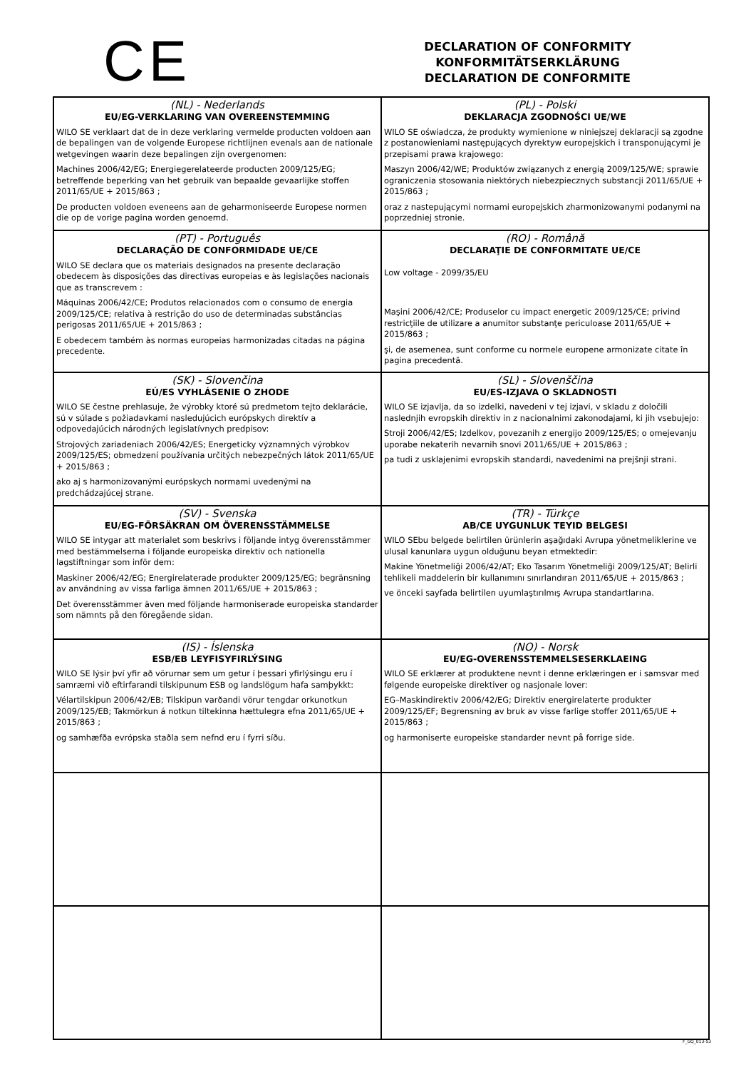CE
DECLARATION OF CONFORMITY
KONFORMITÄTSERKLÄRUNG
DECLARATION DE CONFORMITE
| (NL) - Nederlands EU/EG-VERKLARING VAN OVEREENSTEMMING WILO SE verklaart dat de in deze verklaring vermelde producten voldoen aan de bepalingen van de volgende Europese richtlijnen evenals aan de nationale wetgevingen waarin deze bepalingen zijn overgenomen: Machines 2006/42/EG; Energiegerelateerde producten 2009/125/EG; betreffende beperking van het gebruik van bepaalde gevaarlijke stoffen 2011/65/UE + 2015/863 ; De producten voldoen eveneens aan de geharmoniseerde Europese normen die op de vorige pagina worden genoemd. | (PL) - Polski DEKLARACJA ZGODNOŚCI UE/WE WILO SE oświadcza, że produkty wymienione w niniejszej deklaracji są zgodne z postanowieniami następujących dyrektyw europejskich i transponującymi je przepisami prawa krajowego: Maszyn 2006/42/WE; Produktów związanych z energią 2009/125/WE; sprawie ograniczenia stosowania niektórych niebezpiecznych substancji 2011/65/UE + 2015/863 ; oraz z nastepującymi normami europejskich zharmonizowanymi podanymi na poprzedniej stronie. |
| (PT) - Português DECLARAÇÃO DE CONFORMIDADE UE/CE WILO SE declara que os materiais designados na presente declaração obedecem às disposições das directivas europeias e às legislações nacionais que as transcrevem : Máquinas 2006/42/CE; Produtos relacionados com o consumo de energia 2009/125/CE; relativa à restrição do uso de determinadas substâncias perigosas 2011/65/UE + 2015/863 ; E obedecem também às normas europeias harmonizadas citadas na página precedente. | (RO) - Română DECLARAŢIE DE CONFORMITATE UE/CE Low voltage - 2099/35/EU Maşini 2006/42/CE; Produselor cu impact energetic 2009/125/CE; privind restricţiile de utilizare a anumitor substanţe periculoase 2011/65/UE + 2015/863 ; şi, de asemenea, sunt conforme cu normele europene armonizate citate în pagina precedentă. |
| (SK) - Slovenčina EÚ/ES VYHLÁSENIE O ZHODE WILO SE čestne prehlasuje, že výrobky ktoré sú predmetom tejto deklarácie, sú v súlade s požiadavkami nasledujúcich európskych direktív a odpovedajúcich národných legislatívnych predpisov: Strojových zariadeniach 2006/42/ES; Energeticky významných výrobkov 2009/125/ES; obmedzení používania určitých nebezpečných látok 2011/65/UE + 2015/863 ; ako aj s harmonizovanými európskych normami uvedenými na predchádzajúcej strane. | (SL) - Slovenščina EU/ES-IZJAVA O SKLADNOSTI WILO SE izjavlja, da so izdelki, navedeni v tej izjavi, v skladu z določili naslednjih evropskih direktiv in z nacionalnimi zakonodajami, ki jih vsebujejo: Stroji 2006/42/ES; Izdelkov, povezanih z energijo 2009/125/ES; o omejevanju uporabe nekaterih nevarnih snovi 2011/65/UE + 2015/863 ; pa tudi z usklajenimi evropskih standardi, navedenimi na prejšnji strani. |
| (SV) - Svenska EU/EG-FÖRSÄKRAN OM ÖVERENSSTÄMMELSE WILO SE intygar att materialet som beskrivs i följande intyg överensstämmer med bestämmelserna i följande europeiska direktiv och nationella lagstiftningar som inför dem: Maskiner 2006/42/EG; Energirelaterade produkter 2009/125/EG; begränsning av användning av vissa farliga ämnen 2011/65/UE + 2015/863 ; Det överensstämmer även med följande harmoniserade europeiska standarder som nämnts på den föregående sidan. | (TR) - Türkçe AB/CE UYGUNLUK TEYID BELGESI WILO SEbu belgede belirtilen ürünlerin aşağıdaki Avrupa yönetmeliklerine ve ulusal kanunlara uygun olduğunu beyan etmektedir: Makine Yönetmeliği 2006/42/AT; Eko Tasarım Yönetmeliği 2009/125/AT; Belirli tehlikeli maddelerin bir kullanımını sınırlandıran 2011/65/UE + 2015/863 ; ve önceki sayfada belirtilen uyumlaştırılmış Avrupa standartlarına. |
| (IS) - Íslenska ESB/EB LEYFISYFIRLÝSING WILO SE lýsir því yfir að vörurnar sem um getur í þessari yfirlýsingu eru í samræmi við eftirfarandi tilskipunum ESB og landslögum hafa samþykkt: Vélartilskipun 2006/42/EB; Tilskipun varðandi vörur tengdar orkunotkun 2009/125/EB; Takmörkun á notkun tiltekinna hættulegra efna 2011/65/UE + 2015/863 ; og samhæfða evrópska staðla sem nefnd eru í fyrri síðu. | (NO) - Norsk EU/EG-OVERENSSTEMMELSESERKLAEING WILO SE erklærer at produktene nevnt i denne erklæringen er i samsvar med følgende europeiske direktiver og nasjonale lover: EG–Maskindirektiv 2006/42/EG; Direktiv energirelaterte produkter 2009/125/EF; Begrensning av bruk av visse farlige stoffer 2011/65/UE + 2015/863 ; og harmoniserte europeiske standarder nevnt på forrige side. |
F_GQ_013-53